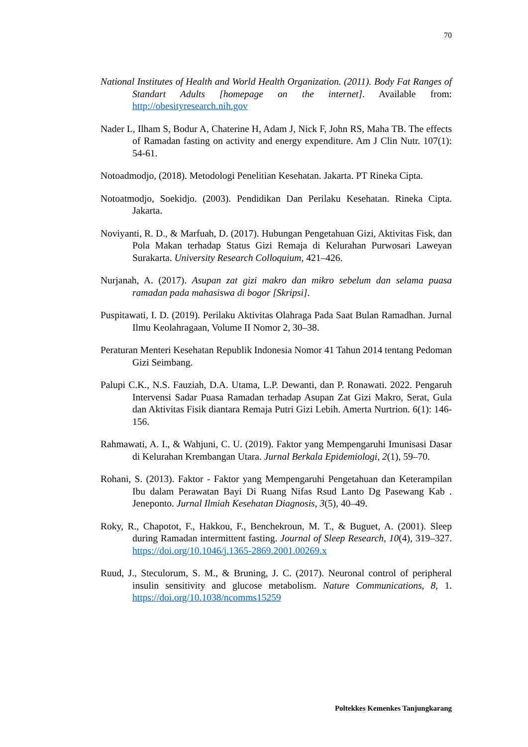70
National Institutes of Health and World Health Organization. (2011). Body Fat Ranges of Standart Adults [homepage on the internet]. Available from: http://obesityresearch.nih.gov
Nader L, Ilham S, Bodur A, Chaterine H, Adam J, Nick F, John RS, Maha TB. The effects of Ramadan fasting on activity and energy expenditure. Am J Clin Nutr. 107(1): 54-61.
Notoadmodjo, (2018). Metodologi Penelitian Kesehatan. Jakarta. PT Rineka Cipta.
Notoatmodjo, Soekidjo. (2003). Pendidikan Dan Perilaku Kesehatan. Rineka Cipta. Jakarta.
Noviyanti, R. D., & Marfuah, D. (2017). Hubungan Pengetahuan Gizi, Aktivitas Fisk, dan Pola Makan terhadap Status Gizi Remaja di Kelurahan Purwosari Laweyan Surakarta. University Research Colloquium, 421–426.
Nurjanah, A. (2017). Asupan zat gizi makro dan mikro sebelum dan selama puasa ramadan pada mahasiswa di bogor [Skripsi].
Puspitawati, I. D. (2019). Perilaku Aktivitas Olahraga Pada Saat Bulan Ramadhan. Jurnal Ilmu Keolahragaan, Volume II Nomor 2, 30–38.
Peraturan Menteri Kesehatan Republik Indonesia Nomor 41 Tahun 2014 tentang Pedoman Gizi Seimbang.
Palupi C.K., N.S. Fauziah, D.A. Utama, L.P. Dewanti, dan P. Ronawati. 2022. Pengaruh Intervensi Sadar Puasa Ramadan terhadap Asupan Zat Gizi Makro, Serat, Gula dan Aktivitas Fisik diantara Remaja Putri Gizi Lebih. Amerta Nurtrion. 6(1): 146-156.
Rahmawati, A. I., & Wahjuni, C. U. (2019). Faktor yang Mempengaruhi Imunisasi Dasar di Kelurahan Krembangan Utara. Jurnal Berkala Epidemiologi, 2(1), 59–70.
Rohani, S. (2013). Faktor - Faktor yang Mempengaruhi Pengetahuan dan Keterampilan Ibu dalam Perawatan Bayi Di Ruang Nifas Rsud Lanto Dg Pasewang Kab . Jeneponto. Jurnal Ilmiah Kesehatan Diagnosis, 3(5), 40–49.
Roky, R., Chapotot, F., Hakkou, F., Benchekroun, M. T., & Buguet, A. (2001). Sleep during Ramadan intermittent fasting. Journal of Sleep Research, 10(4), 319–327. https://doi.org/10.1046/j.1365-2869.2001.00269.x
Ruud, J., Steculorum, S. M., & Bruning, J. C. (2017). Neuronal control of peripheral insulin sensitivity and glucose metabolism. Nature Communications, 8, 1. https://doi.org/10.1038/ncomms15259
Poltekkes Kemenkes Tanjungkarang